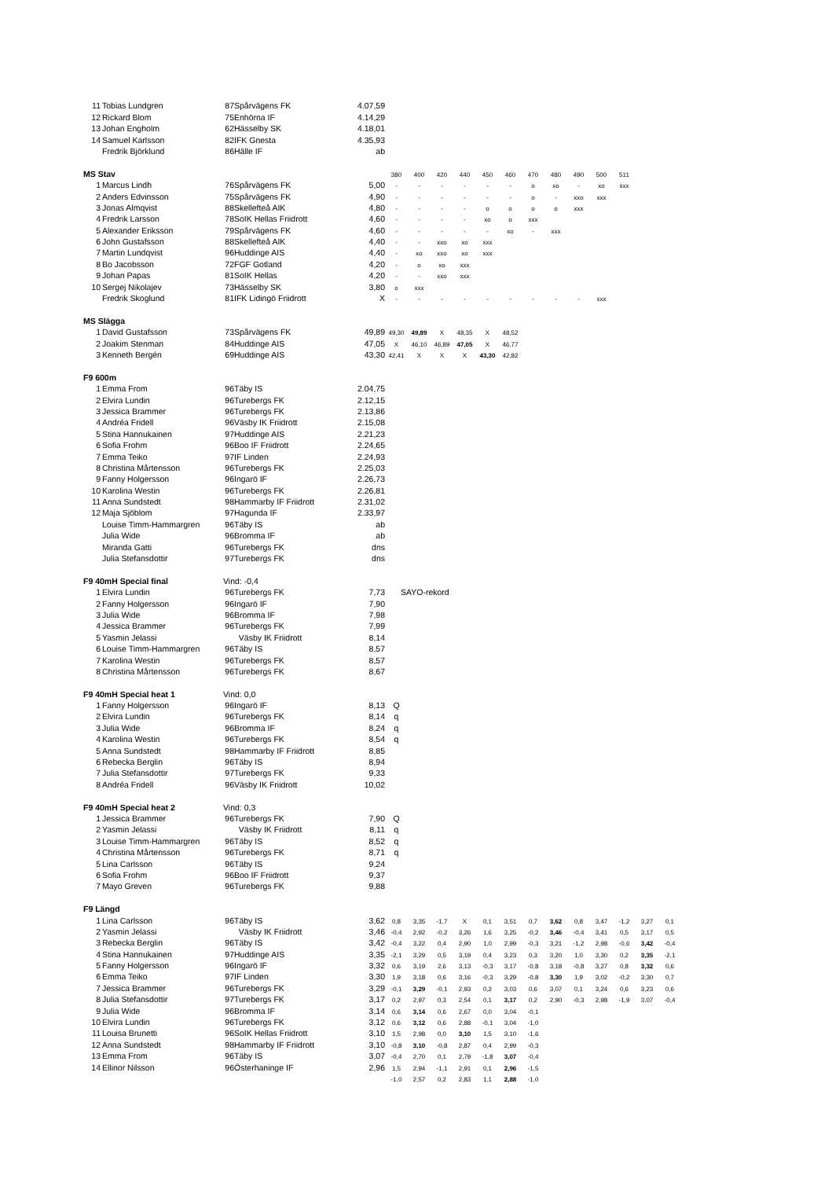| 11 | Tobias Lundgren | 87 | Spårvägens FK | 4.07,59 | | | | | | | | | | | | | |
| 12 | Rickard Blom | 75 | Enhörna IF | 4.14,29 | | | | | | | | | | | | | |
| 13 | Johan Engholm | 62 | Hässelby SK | 4.18,01 | | | | | | | | | | | | | |
| 14 | Samuel Karlsson | 82 | IFK Gnesta | 4.35,93 | | | | | | | | | | | | | |
| | Fredrik Björklund | 86 | Hälle IF | ab | | | | | | | | | | | | | |
| MS Stav | | | | | 380 | 400 | 420 | 440 | 450 | 460 | 470 | 480 | 490 | 500 | 511 | | |
| 1 | Marcus Lindh | 76 | Spårvägens FK | 5,00 | - | - | - | - | - | - | o | xo | - | xo | xxx | | |
| 2 | Anders Edvinsson | 75 | Spårvägens FK | 4,90 | - | - | - | - | - | - | o | - | xxo | xxx | | | |
| 3 | Jonas Almqvist | 88 | Skellefteå AIK | 4,80 | - | - | - | - | o | o | o | o | xxx | | | | |
| 4 | Fredrik Larsson | 78 | SoIK Hellas Friidrott | 4,60 | - | - | - | - | xo | o | xxx | | | | | | |
| 5 | Alexander Eriksson | 79 | Spårvägens FK | 4,60 | - | - | - | - | - | xo | - | xxx | | | | | |
| 6 | John Gustafsson | 88 | Skellefteå AIK | 4,40 | - | - | xxo | xo | xxx | | | | | | | | |
| 7 | Martin Lundqvist | 96 | Huddinge AIS | 4,40 | - | xo | xxo | xo | xxx | | | | | | | | |
| 8 | Bo Jacobsson | 72 | FGF Gotland | 4,20 | - | o | xo | xxx | | | | | | | | | |
| 9 | Johan Papas | 81 | SoIK Hellas | 4,20 | - | - | xxo | xxx | | | | | | | | | |
| 10 | Sergej Nikolajev | 73 | Hässelby SK | 3,80 | o | xxx | | | | | | | | | | | |
| | Fredrik Skoglund | 81 | IFK Lidingö Friidrott | X | - | - | - | - | - | - | - | - | - | xxx | | | |
| MS Slägga | | | | | | | | | | | | | | | | | |
| 1 | David Gustafsson | 73 | Spårvägens FK | 49,89 | 49,30 | 49,89 | X | 48,35 | X | 48,52 | | | | | | | |
| 2 | Joakim Stenman | 84 | Huddinge AIS | 47,05 | X | 46,10 | 46,89 | 47,05 | X | 46,77 | | | | | | | |
| 3 | Kenneth Bergén | 69 | Huddinge AIS | 43,30 | 42,41 | X | X | X | 43,30 | 42,82 | | | | | | | |
| F9 600m | | | | | | | | | | | | | | | | | |
| 1 | Emma From | 96 | Täby IS | 2.04,75 | | | | | | | | | | | | | |
| 2 | Elvira Lundin | 96 | Turebergs FK | 2.12,15 | | | | | | | | | | | | | |
| 3 | Jessica Brammer | 96 | Turebergs FK | 2.13,86 | | | | | | | | | | | | | |
| 4 | Andréa Fridell | 96 | Väsby IK Friidrott | 2.15,08 | | | | | | | | | | | | | |
| 5 | Stina Hannukainen | 97 | Huddinge AIS | 2.21,23 | | | | | | | | | | | | | |
| 6 | Sofia Frohm | 96 | Boo IF Friidrott | 2.24,65 | | | | | | | | | | | | | |
| 7 | Emma Teiko | 97 | IF Linden | 2.24,93 | | | | | | | | | | | | | |
| 8 | Christina Mårtensson | 96 | Turebergs FK | 2.25,03 | | | | | | | | | | | | | |
| 9 | Fanny Holgersson | 96 | Ingarö IF | 2.26,73 | | | | | | | | | | | | | |
| 10 | Karolina Westin | 96 | Turebergs FK | 2.26,81 | | | | | | | | | | | | | |
| 11 | Anna Sundstedt | 98 | Hammarby IF Friidrott | 2.31,02 | | | | | | | | | | | | | |
| 12 | Maja Sjöblom | 97 | Hagunda IF | 2.33,97 | | | | | | | | | | | | | |
| | Louise Timm-Hammargren | 96 | Täby IS | ab | | | | | | | | | | | | | |
| | Julia Wide | 96 | Bromma IF | ab | | | | | | | | | | | | | |
| | Miranda Gatti | 96 | Turebergs FK | dns | | | | | | | | | | | | | |
| | Julia Stefansdottir | 97 | Turebergs FK | dns | | | | | | | | | | | | | |
| F9 40mH Special final | | Vind: -0,4 | | | | | | | | | | | | | | | |
| 1 | Elvira Lundin | 96 | Turebergs FK | 7,73 | SAYO-rekord | | | | | | | | | | | | |
| 2 | Fanny Holgersson | 96 | Ingarö IF | 7,90 | | | | | | | | | | | | | |
| 3 | Julia Wide | 96 | Bromma IF | 7,98 | | | | | | | | | | | | | |
| 4 | Jessica Brammer | 96 | Turebergs FK | 7,99 | | | | | | | | | | | | | |
| 5 | Yasmin Jelassi | | Väsby IK Friidrott | 8,14 | | | | | | | | | | | | | |
| 6 | Louise Timm-Hammargren | 96 | Täby IS | 8,57 | | | | | | | | | | | | | |
| 7 | Karolina Westin | 96 | Turebergs FK | 8,57 | | | | | | | | | | | | | |
| 8 | Christina Mårtensson | 96 | Turebergs FK | 8,67 | | | | | | | | | | | | | |
| F9 40mH Special heat 1 | | Vind: 0,0 | | | | | | | | | | | | | | | |
| 1 | Fanny Holgersson | 96 | Ingarö IF | 8,13 | Q | | | | | | | | | | | | |
| 2 | Elvira Lundin | 96 | Turebergs FK | 8,14 | q | | | | | | | | | | | | |
| 3 | Julia Wide | 96 | Bromma IF | 8,24 | q | | | | | | | | | | | | |
| 4 | Karolina Westin | 96 | Turebergs FK | 8,54 | q | | | | | | | | | | | | |
| 5 | Anna Sundstedt | 98 | Hammarby IF Friidrott | 8,85 | | | | | | | | | | | | | |
| 6 | Rebecka Berglin | 96 | Täby IS | 8,94 | | | | | | | | | | | | | |
| 7 | Julia Stefansdottir | 97 | Turebergs FK | 9,33 | | | | | | | | | | | | | |
| 8 | Andréa Fridell | 96 | Väsby IK Friidrott | 10,02 | | | | | | | | | | | | | |
| F9 40mH Special heat 2 | | Vind: 0,3 | | | | | | | | | | | | | | | |
| 1 | Jessica Brammer | 96 | Turebergs FK | 7,90 | Q | | | | | | | | | | | | |
| 2 | Yasmin Jelassi | | Väsby IK Friidrott | 8,11 | q | | | | | | | | | | | | |
| 3 | Louise Timm-Hammargren | 96 | Täby IS | 8,52 | q | | | | | | | | | | | | |
| 4 | Christina Mårtensson | 96 | Turebergs FK | 8,71 | q | | | | | | | | | | | | |
| 5 | Lina Carlsson | 96 | Täby IS | 9,24 | | | | | | | | | | | | | |
| 6 | Sofia Frohm | 96 | Boo IF Friidrott | 9,37 | | | | | | | | | | | | | |
| 7 | Mayo Greven | 96 | Turebergs FK | 9,88 | | | | | | | | | | | | | |
| F9 Längd | | | | | | | | | | | | | | | | | |
| 1 | Lina Carlsson | 96 | Täby IS | 3,62 | 0,8 | 3,35 | -1,7 | X | 0,1 | 3,51 | 0,7 | 3,62 | 0,8 | 3,47 | -1,2 | 3,27 | 0,1 |
| 2 | Yasmin Jelassi | | Väsby IK Friidrott | 3,46 | -0,4 | 2,92 | -0,2 | 3,26 | 1,6 | 3,25 | -0,2 | 3,46 | -0,4 | 3,41 | 0,5 | 3,17 | 0,5 |
| 3 | Rebecka Berglin | 96 | Täby IS | 3,42 | -0,4 | 3,22 | 0,4 | 2,90 | 1,0 | 2,99 | -0,3 | 3,21 | -1,2 | 2,98 | -0,6 | 3,42 | -0,4 |
| 4 | Stina Hannukainen | 97 | Huddinge AIS | 3,35 | -2,1 | 3,29 | 0,5 | 3,19 | 0,4 | 3,23 | 0,3 | 3,20 | 1,0 | 3,30 | 0,2 | 3,35 | -2,1 |
| 5 | Fanny Holgersson | 96 | Ingarö IF | 3,32 | 0,6 | 3,19 | 2,6 | 3,13 | -0,3 | 3,17 | -0,8 | 3,18 | -0,8 | 3,27 | 0,8 | 3,32 | 0,6 |
| 6 | Emma Teiko | 97 | IF Linden | 3,30 | 1,9 | 3,18 | 0,6 | 3,16 | -0,3 | 3,29 | -0,8 | 3,30 | 1,9 | 3,02 | -0,2 | 3,30 | 0,7 |
| 7 | Jessica Brammer | 96 | Turebergs FK | 3,29 | -0,1 | 3,29 | -0,1 | 2,93 | 0,2 | 3,03 | 0,6 | 3,07 | 0,1 | 3,24 | 0,6 | 3,23 | 0,6 |
| 8 | Julia Stefansdottir | 97 | Turebergs FK | 3,17 | 0,2 | 2,97 | 0,3 | 2,54 | 0,1 | 3,17 | 0,2 | 2,90 | -0,3 | 2,98 | -1,9 | 3,07 | -0,4 |
| 9 | Julia Wide | 96 | Bromma IF | 3,14 | 0,6 | 3,14 | 0,6 | 2,67 | 0,0 | 3,04 | -0,1 | | | | | | |
| 10 | Elvira Lundin | 96 | Turebergs FK | 3,12 | 0,6 | 3,12 | 0,6 | 2,88 | -0,1 | 3,04 | -1,0 | | | | | | |
| 11 | Louisa Brunetti | 96 | SoIK Hellas Friidrott | 3,10 | 1,5 | 2,98 | 0,0 | 3,10 | 1,5 | 3,10 | -1,6 | | | | | | |
| 12 | Anna Sundstedt | 98 | Hammarby IF Friidrott | 3,10 | -0,8 | 3,10 | -0,8 | 2,87 | 0,4 | 2,99 | -0,3 | | | | | | |
| 13 | Emma From | 96 | Täby IS | 3,07 | -0,4 | 2,70 | 0,1 | 2,79 | -1,8 | 3,07 | -0,4 | | | | | | |
| 14 | Ellinor Nilsson | 96 | Österhaninge IF | 2,96 | 1,5 | 2,94 | -1,1 | 2,91 | 0,1 | 2,96 | -1,5 | | | | | | |
| | | | | | -1,0 | 2,57 | 0,2 | 2,83 | 1,1 | 2,88 | -1,0 | | | | | | |